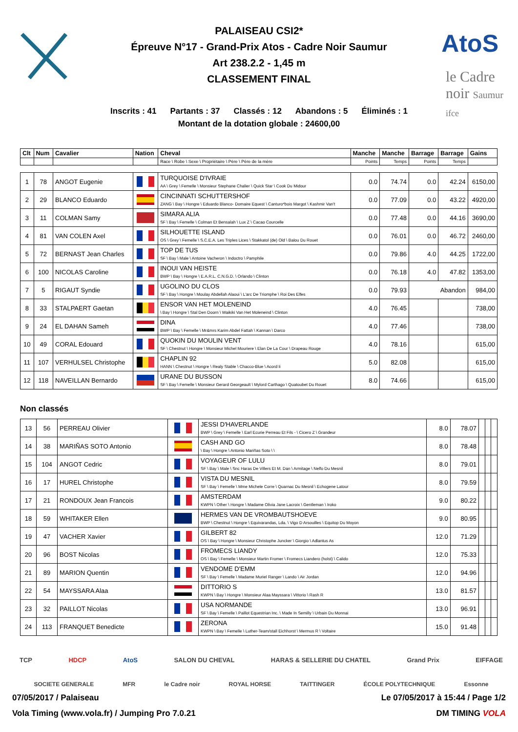AtoS
le Cadre
noir Saumur
ifce
PALAISEAU CSI2*
Épreuve N°17 - Grand-Prix Atos - Cadre Noir Saumur
Art 238.2.2 - 1,45 m
CLASSEMENT FINAL
Inscrits : 41 Partants : 37 Classés : 12 Abandons : 5 Éliminés : 1
Montant de la dotation globale : 24600,00
| Clt | Num | Cavalier | Nation | Cheval | Manche | Manche | Barrage | Barrage | Gains |
| --- | --- | --- | --- | --- | --- | --- | --- | --- | --- |
| | | | | Race \ Robe \ Sexe \ Propriétaire \ Père \ Père de la mère | Points | Temps | Points | Temps | |
| 1 | 78 | ANGOT Eugenie | | TURQUOISE D'IVRAIE AA \ Grey \ Femelle \ Monsieur Stephane Chalier \ Quick Star \ Cook Du Midour | 0.0 | 74.74 | 0.0 | 42.24 | 6150,00 |
| 2 | 29 | BLANCO Eduardo | | CINCINNATI SCHUTTERSHOF ZANG \ Bay \ Hongre \ Eduardo Blanco- Domaire Equest \ Canturo*bois Margot \ Kashmir Van't | 0.0 | 77.09 | 0.0 | 43.22 | 4920,00 |
| 3 | 11 | COLMAN Samy | | SIMARA ALIA SF \ Bay \ Femelle \ Colman Et Bensalah \ Lux Z \ Cacao Courcelle | 0.0 | 77.48 | 0.0 | 44.16 | 3690,00 |
| 4 | 81 | VAN COLEN Axel | | SILHOUETTE ISLAND OS \ Grey \ Femelle \ S.C.E.A. Les Triples Lices \ Stakkatol (de) Old \ Balou Du Rouet | 0.0 | 76.01 | 0.0 | 46.72 | 2460,00 |
| 5 | 72 | BERNAST Jean Charles | | TOP DE TUS SF \ Bay \ Male \ Antoine Vacheron \ Indoctro \ Pamphile | 0.0 | 79.86 | 4.0 | 44.25 | 1722,00 |
| 6 | 100 | NICOLAS Caroline | | INOUI VAN HEISTE BWP \ Bay \ Hongre \ E.A.R.L. C.N.G.D. \ Orlando \ Clinton | 0.0 | 76.18 | 4.0 | 47.82 | 1353,00 |
| 7 | 5 | RIGAUT Syndie | | UGOLINO DU CLOS SF \ Bay \ Hongre \ Moulay Abdellah Alaoui \ L'arc De Triomphe \ Roi Des Elfes | 0.0 | 79.93 | Abandon | | 984,00 |
| 8 | 33 | STALPAERT Gaetan | | ENSOR VAN HET MOLENEIND \ Bay \ Hongre \ Stal Den Doorn \ Waikiki Van Het Moleneind \ Clinton | 4.0 | 76.45 | | | 738,00 |
| 9 | 24 | EL DAHAN Sameh | | DINA BWP \ Bay \ Femelle \ Mr&mrs Karim Abdel Fattah \ Kannan \ Darco | 4.0 | 77.46 | | | 738,00 |
| 10 | 49 | CORAL Edouard | | QUOKIN DU MOULIN VENT SF \ Chestnut \ Hongre \ Monsieur Michel Mouriere \ Elan De La Cour \ Drapeau Rouge | 4.0 | 78.16 | | | 615,00 |
| 11 | 107 | VERHULSEL Christophe | | CHAPLIN 92 HANN \ Chestnut \ Hongre \ Realy Stable \ Chacco-Blue \ Acord Ii | 5.0 | 82.08 | | | 615,00 |
| 12 | 118 | NAVEILLAN Bernardo | | URANE DU BUSSON SF \ Bay \ Femelle \ Monsieur Gerard Georgeault \ Mylord Carthago \ Quatoubet Du Rouet | 8.0 | 74.66 | | | 615,00 |
Non classés
| 13 | 56 | PERREAU Olivier | | JESSI D'HAVERLANDE BWP \ Grey \ Femelle \ Earl Ecurie Perreau Et Fils - \ Cicero Z \ Grandeur | 8.0 | 78.07 | | | |
| 14 | 38 | MARIÑAS SOTO Antonio | | CASH AND GO \ Bay \ Hongre \ Antonio Mariñas Soto \ \ | 8.0 | 78.48 | | | |
| 15 | 104 | ANGOT Cedric | | VOYAGEUR OF LULU SF \ Bay \ Male \ Snc Haras De Villers Et M. Dan \ Armitage \ Nelfo Du Mesnil | 8.0 | 79.01 | | | |
| 16 | 17 | HUREL Christophe | | VISTA DU MESNIL SF \ Bay \ Femelle \ Mme Michele Corre \ Quarnac Du Mesnil \ Echogene Latour | 8.0 | 79.59 | | | |
| 17 | 21 | RONDOUX Jean Francois | | AMSTERDAM KWPN \ Other \ Hongre \ Madame Olivia Jane Lacroix \ Gentleman \ Iroko | 9.0 | 80.22 | | | |
| 18 | 59 | WHITAKER Ellen | | HERMES VAN DE VROMBAUTSHOEVE BWP \ Chestnut \ Hongre \ Equivarandas, Lda. \ Vigo D Arsouilles \ Equitop Du Moyon | 9.0 | 80.95 | | | |
| 19 | 47 | VACHER Xavier | | GILBERT 82 OS \ Bay \ Hongre \ Monsieur Christophe Juncker \ Giorgio \ Adlantus As | 12.0 | 71.29 | | | |
| 20 | 96 | BOST Nicolas | | FROMECS LIANDY OS \ Bay \ Femelle \ Monsieur Martin Fromer \ Fromecs Liandero (holst) \ Calido | 12.0 | 75.33 | | | |
| 21 | 89 | MARION Quentin | | VENDOME D'EMM SF \ Bay \ Femelle \ Madame Muriel Ranger \ Lando \ Air Jordan | 12.0 | 94.96 | | | |
| 22 | 54 | MAYSSARA Alaa | | DITTORIO S KWPN \ Bay \ Hongre \ Monsieur Alaa Mayssara \ Vittorio \ Rash R | 13.0 | 81.57 | | | |
| 23 | 32 | PAILLOT Nicolas | | USA NORMANDE SF \ Bay \ Femelle \ Paillot Equestrian Inc. \ Made In Semilly \ Urbain Du Monnai | 13.0 | 96.91 | | | |
| 24 | 113 | FRANQUET Benedicte | | ZERONA KWPN \ Bay \ Femelle \ Luther-Team/stall Eichhorst \ Mermus R \ Voltaire | 15.0 | 91.48 | | | |
TCP HDCP AtoS SALON DU CHEVAL HARAS & SELLERIE DU CHATEL Grand Prix EIFFAGE
SOCIETE GENERALE MFR le Cadre noir ROYAL HORSE TAITTINGER ÉCOLE POLYTECHNIQUE Essonne
07/05/2017 / Palaiseau Le 07/05/2017 à 15:44 / Page 1/2
Vola Timing (www.vola.fr) / Jumping Pro 7.0.21 DM TIMING VOLA